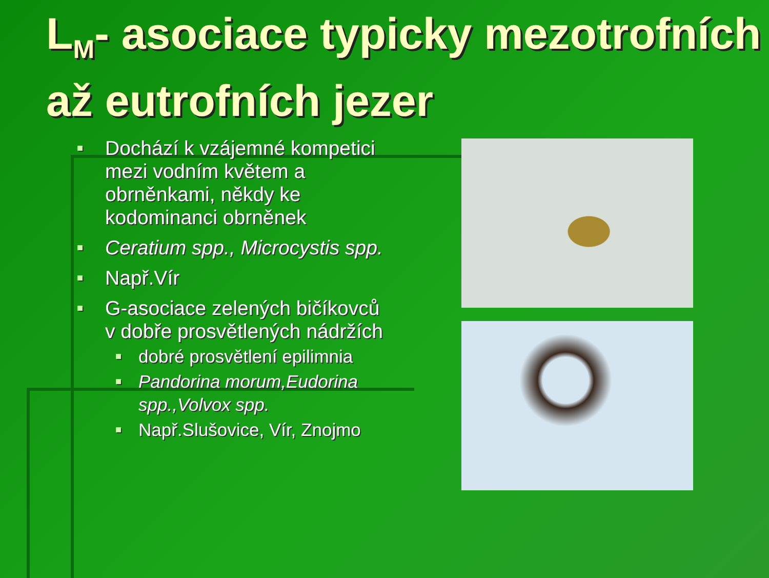L<sub>M</sub>- asociace typicky mezotrofních až eutrofních jezer
■ Dochází k vzájemné kompetici mezi vodním květem a obrněnkami, někdy ke kodominanci obrněnek
■ Ceratium spp., Microcystis spp.
■ Např.Vír
■ G-asociace zelených bičíkovců v dobře prosvětlených nádržích
■ dobré prosvětlení epilimnia
■ Pandorina morum,Eudorina spp.,Volvox spp.
■ Např.Slušovice, Vír, Znojmo